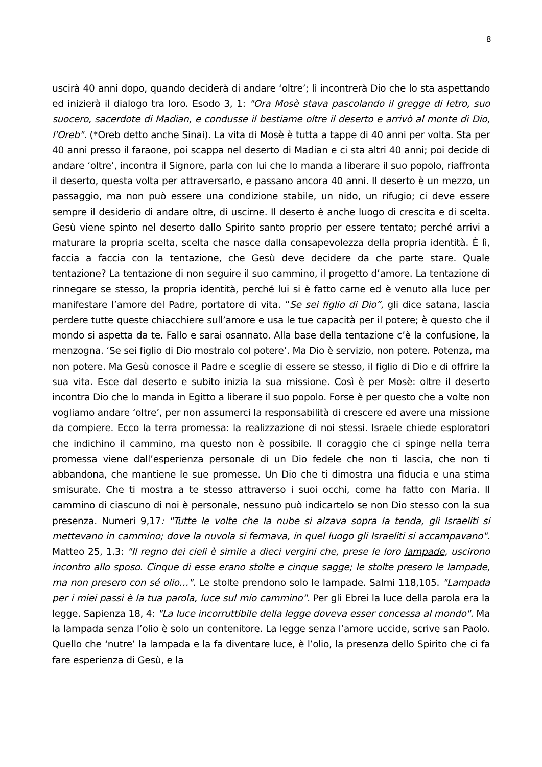8
uscirà 40 anni dopo, quando deciderà di andare ‘oltre’; lì incontrerà Dio che lo sta aspettando ed inizierà il dialogo tra loro. Esodo 3, 1: "Ora Mosè stava pascolando il gregge di Ietro, suo suocero, sacerdote di Madian, e condusse il bestiame oltre il deserto e arrivò al monte di Dio, l'Oreb". (*Oreb detto anche Sinai). La vita di Mosè è tutta a tappe di 40 anni per volta. Sta per 40 anni presso il faraone, poi scappa nel deserto di Madian e ci sta altri 40 anni; poi decide di andare ‘oltre’, incontra il Signore, parla con lui che lo manda a liberare il suo popolo, riaffronta il deserto, questa volta per attraversarlo, e passano ancora 40 anni. Il deserto è un mezzo, un passaggio, ma non può essere una condizione stabile, un nido, un rifugio; ci deve essere sempre il desiderio di andare oltre, di uscirne. Il deserto è anche luogo di crescita e di scelta. Gesù viene spinto nel deserto dallo Spirito santo proprio per essere tentato; perché arrivi a maturare la propria scelta, scelta che nasce dalla consapevolezza della propria identità. È lì, faccia a faccia con la tentazione, che Gesù deve decidere da che parte stare. Quale tentazione? La tentazione di non seguire il suo cammino, il progetto d’amore. La tentazione di rinnegare se stesso, la propria identità, perché lui si è fatto carne ed è venuto alla luce per manifestare l’amore del Padre, portatore di vita. “Se sei figlio di Dio”, gli dice satana, lascia perdere tutte queste chiacchiere sull’amore e usa le tue capacità per il potere; è questo che il mondo si aspetta da te. Fallo e sarai osannato. Alla base della tentazione c’è la confusione, la menzogna. ‘Se sei figlio di Dio mostralo col potere’. Ma Dio è servizio, non potere. Potenza, ma non potere. Ma Gesù conosce il Padre e sceglie di essere se stesso, il figlio di Dio e di offrire la sua vita. Esce dal deserto e subito inizia la sua missione. Così è per Mosè: oltre il deserto incontra Dio che lo manda in Egitto a liberare il suo popolo. Forse è per questo che a volte non vogliamo andare ‘oltre’, per non assumerci la responsabilità di crescere ed avere una missione da compiere. Ecco la terra promessa: la realizzazione di noi stessi. Israele chiede esploratori che indichino il cammino, ma questo non è possibile. Il coraggio che ci spinge nella terra promessa viene dall’esperienza personale di un Dio fedele che non ti lascia, che non ti abbandona, che mantiene le sue promesse. Un Dio che ti dimostra una fiducia e una stima smisurate. Che ti mostra a te stesso attraverso i suoi occhi, come ha fatto con Maria. Il cammino di ciascuno di noi è personale, nessuno può indicartelo se non Dio stesso con la sua presenza. Numeri 9,17: "Tutte le volte che la nube si alzava sopra la tenda, gli Israeliti si mettevano in cammino; dove la nuvola si fermava, in quel luogo gli Israeliti si accampavano". Matteo 25, 1.3: "Il regno dei cieli è simile a dieci vergini che, prese le loro lampade, uscirono incontro allo sposo. Cinque di esse erano stolte e cinque sagge; le stolte presero le lampade, ma non presero con sé olio…". Le stolte prendono solo le lampade. Salmi 118,105. "Lampada per i miei passi è la tua parola, luce sul mio cammino". Per gli Ebrei la luce della parola era la legge. Sapienza 18, 4: "La luce incorruttibile della legge doveva esser concessa al mondo". Ma la lampada senza l’olio è solo un contenitore. La legge senza l’amore uccide, scrive san Paolo. Quello che ‘nutre’ la lampada e la fa diventare luce, è l’olio, la presenza dello Spirito che ci fa fare esperienza di Gesù, e la